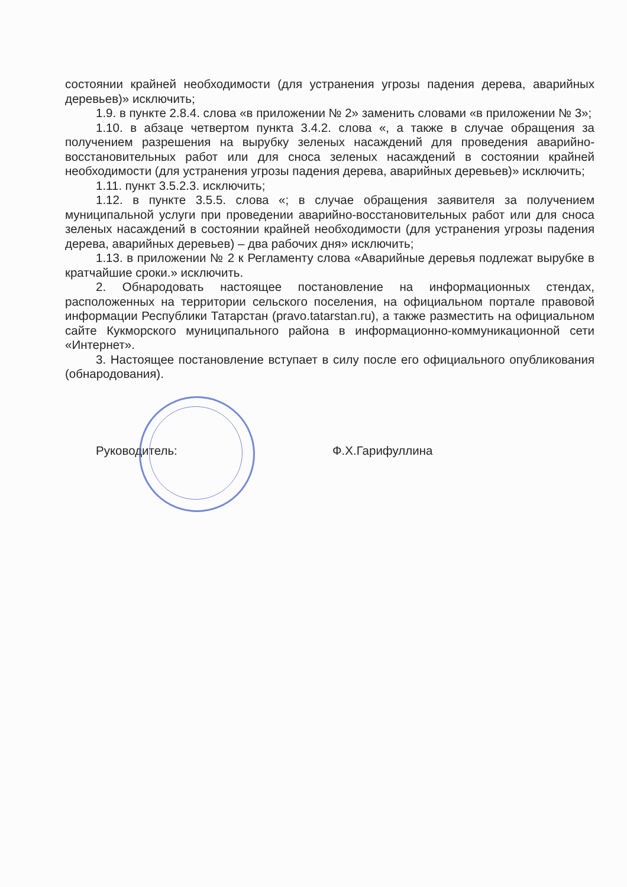состоянии крайней необходимости (для устранения угрозы падения дерева, аварийных деревьев)» исключить;
1.9. в пункте 2.8.4. слова «в приложении № 2» заменить словами «в приложении № 3»;
1.10. в абзаце четвертом пункта 3.4.2. слова «, а также в случае обращения за получением разрешения на вырубку зеленых насаждений для проведения аварийно-восстановительных работ или для сноса зеленых насаждений в состоянии крайней необходимости (для устранения угрозы падения дерева, аварийных деревьев)» исключить;
1.11. пункт 3.5.2.3. исключить;
1.12. в пункте 3.5.5. слова «; в случае обращения заявителя за получением муниципальной услуги при проведении аварийно-восстановительных работ или для сноса зеленых насаждений в состоянии крайней необходимости (для устранения угрозы падения дерева, аварийных деревьев) – два рабочих дня» исключить;
1.13. в приложении № 2 к Регламенту слова «Аварийные деревья подлежат вырубке в кратчайшие сроки.» исключить.
2. Обнародовать настоящее постановление на информационных стендах, расположенных на территории сельского поселения, на официальном портале правовой информации Республики Татарстан (pravo.tatarstan.ru), а также разместить на официальном сайте Кукморского муниципального района в информационно-коммуникационной сети «Интернет».
3. Настоящее постановление вступает в силу после его официального опубликования (обнародования).
Руководитель: Ф.Х.Гарифуллина